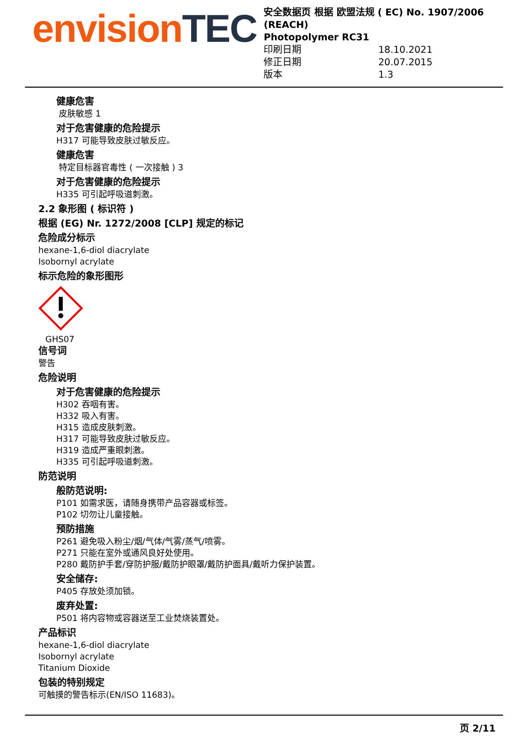envisionTEC
安全数据页 根据 欧盟法规 ( EC) No. 1907/2006 (REACH)
Photopolymer RC31
印刷日期 18.10.2021
修正日期 20.07.2015
版本 1.3
健康危害
皮肤敏感 1
对于危害健康的危险提示
H317 可能导致皮肤过敏反应。
健康危害
特定目标器官毒性 ( 一次接触 ) 3
对于危害健康的危险提示
H335 可引起呼吸道刺激。
2.2 象形图 ( 标识符 )
根据 (EG) Nr. 1272/2008 [CLP] 规定的标记
危险成分标示
hexane-1,6-diol diacrylate
Isobornyl acrylate
标示危险的象形图形
GHS07
信号词
警告
危险说明
对于危害健康的危险提示
H302 吞咽有害。
H332 吸入有害。
H315 造成皮肤刺激。
H317 可能导致皮肤过敏反应。
H319 造成严重眼刺激。
H335 可引起呼吸道刺激。
防范说明
般防范说明:
P101 如需求医，请随身携带产品容器或标签。
P102 切勿让儿童接触。
预防措施
P261 避免吸入粉尘/烟/气体/气雾/蒸气/喷雾。
P271 只能在室外或通风良好处使用。
P280 戴防护手套/穿防护服/戴防护眼罩/戴防护面具/戴听力保护装置。
安全储存:
P405 存放处须加锁。
废弃处置:
P501 将内容物或容器送至工业焚烧装置处。
产品标识
hexane-1,6-diol diacrylate
Isobornyl acrylate
Titanium Dioxide
包装的特别规定
可触摸的警告标示(EN/ISO 11683)。
页 2/11